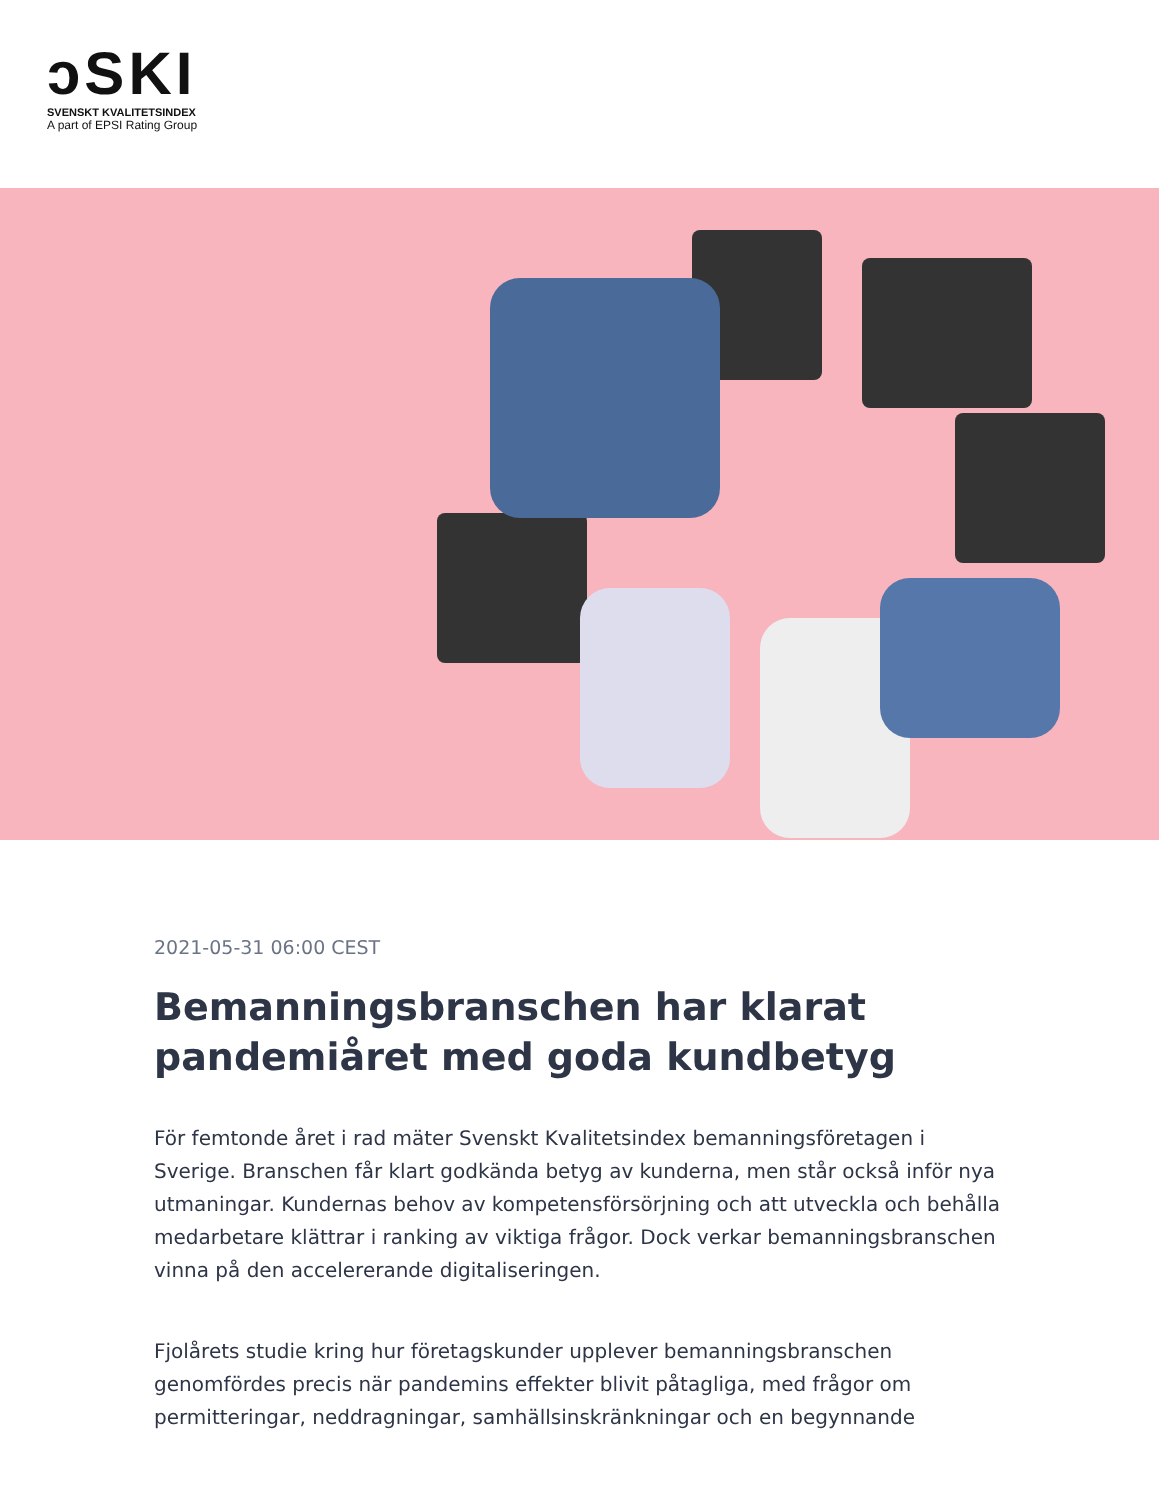ↄSKI
SVENSKT KVALITETSINDEX
A part of EPSI Rating Group
2021-05-31 06:00 CEST
Bemanningsbranschen har klarat pandemiåret med goda kundbetyg
För femtonde året i rad mäter Svenskt Kvalitetsindex bemanningsföretagen i Sverige. Branschen får klart godkända betyg av kunderna, men står också inför nya utmaningar. Kundernas behov av kompetensförsörjning och att utveckla och behålla medarbetare klättrar i ranking av viktiga frågor. Dock verkar bemanningsbranschen vinna på den accelererande digitaliseringen.
Fjolårets studie kring hur företagskunder upplever bemanningsbranschen genomfördes precis när pandemins effekter blivit påtagliga, med frågor om permitteringar, neddragningar, samhällsinskränkningar och en begynnande